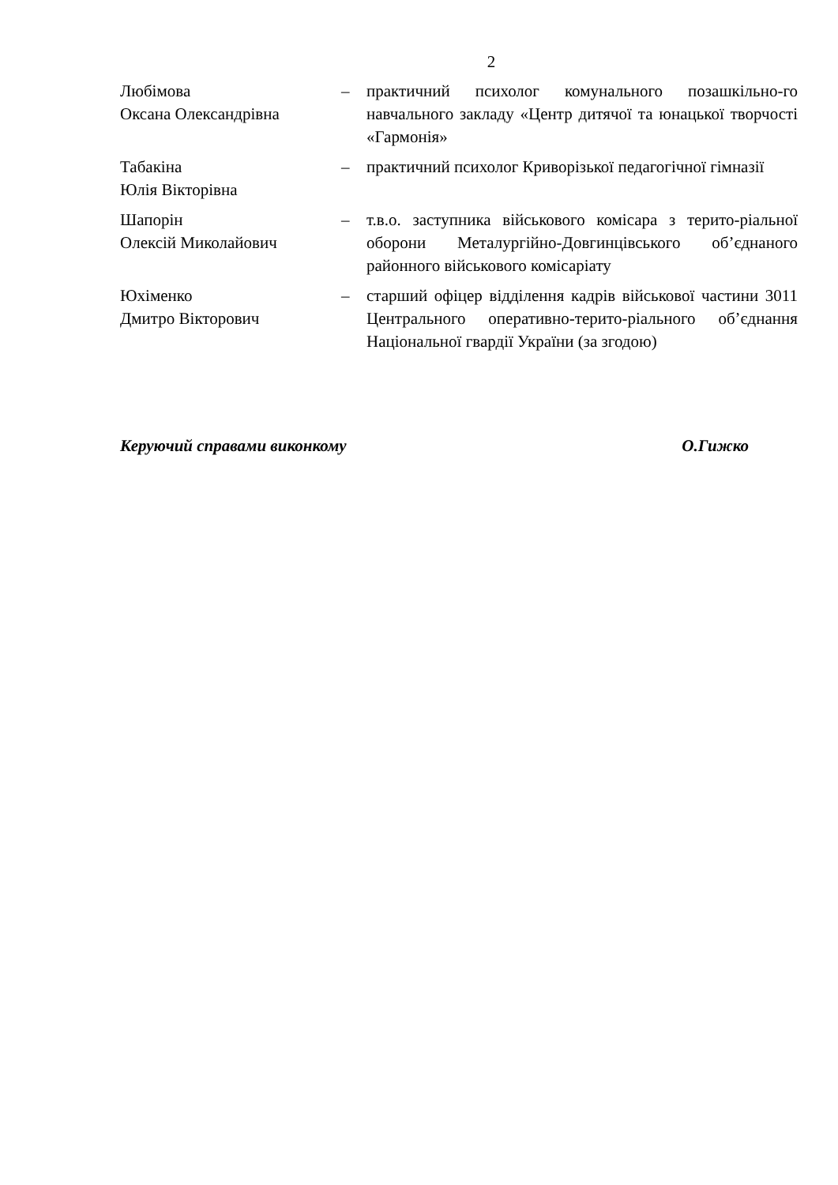2
Любімова
Оксана Олександрівна
– практичний психолог комунального позашкільно-го навчального закладу «Центр дитячої та юнацької творчості «Гармонія»
Табакіна
Юлія Вікторівна
– практичний психолог Криворізької педагогічної гімназії
Шапорін
Олексій Миколайович
– т.в.о. заступника військового комісара з терито-ріальної оборони Металургійно-Довгинцівського об’єднаного районного військового комісаріату
Юхіменко
Дмитро Вікторович
– старший офіцер відділення кадрів військової частини 3011 Центрального оперативно-терито-ріального об’єднання Національної гвардії України (за згодою)
Керуючий справами виконкому О.Гижко